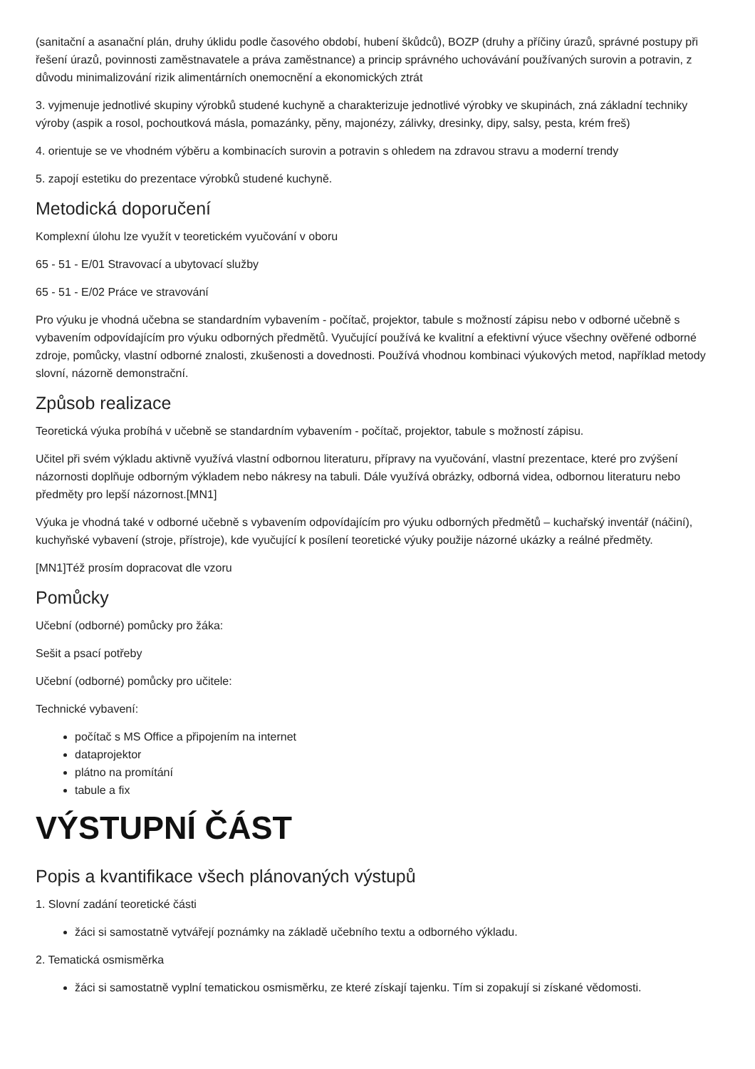(sanitační a asanační plán, druhy úklidu podle časového období, hubení škůdců), BOZP (druhy a příčiny úrazů, správné postupy při řešení úrazů, povinnosti zaměstnavatele a práva zaměstnance) a princip správného uchovávání používaných surovin a potravin, z důvodu minimalizování rizik alimentárních onemocnění a ekonomických ztrát
3. vyjmenuje jednotlivé skupiny výrobků studené kuchyně a charakterizuje jednotlivé výrobky ve skupinách, zná základní techniky výroby (aspik a rosol, pochoutková másla, pomazánky, pěny, majonézy, zálivky, dresinky, dipy, salsy, pesta, krém freš)
4. orientuje se ve vhodném výběru a kombinacích surovin a potravin s ohledem na zdravou stravu a moderní trendy
5. zapojí estetiku do prezentace výrobků studené kuchyně.
Metodická doporučení
Komplexní úlohu lze využít v teoretickém vyučování v oboru
65 - 51 - E/01 Stravovací a ubytovací služby
65 - 51 - E/02 Práce ve stravování
Pro výuku je vhodná učebna se standardním vybavením - počítač, projektor, tabule s možností zápisu nebo v odborné učebně s vybavením odpovídajícím pro výuku odborných předmětů. Vyučující používá ke kvalitní a efektivní výuce všechny ověřené odborné zdroje, pomůcky, vlastní odborné znalosti, zkušenosti a dovednosti. Používá vhodnou kombinaci výukových metod, například metody slovní, názorně demonstrační.
Způsob realizace
Teoretická výuka probíhá v učebně se standardním vybavením - počítač, projektor, tabule s možností zápisu.
Učitel při svém výkladu aktivně využívá vlastní odbornou literaturu, přípravy na vyučování, vlastní prezentace, které pro zvýšení názornosti doplňuje odborným výkladem nebo nákresy na tabuli. Dále využívá obrázky, odborná videa, odbornou literaturu nebo předměty pro lepší názornost.[MN1]
Výuka je vhodná také v odborné učebně s vybavením odpovídajícím pro výuku odborných předmětů – kuchařský inventář (náčiní), kuchyňské vybavení (stroje, přístroje), kde vyučující k posílení teoretické výuky použije názorné ukázky a reálné předměty.
[MN1]Též prosím dopracovat dle vzoru
Pomůcky
Učební (odborné) pomůcky pro žáka:
Sešit a psací potřeby
Učební (odborné) pomůcky pro učitele:
Technické vybavení:
počítač s MS Office a připojením na internet
dataprojektor
plátno na promítání
tabule a fix
VÝSTUPNÍ ČÁST
Popis a kvantifikace všech plánovaných výstupů
1. Slovní zadání teoretické části
žáci si samostatně vytvářejí poznámky na základě učebního textu a odborného výkladu.
2. Tematická osmisměrka
žáci si samostatně vyplní tematickou osmisměrku, ze které získají tajenku. Tím si zopakují si získané vědomosti.